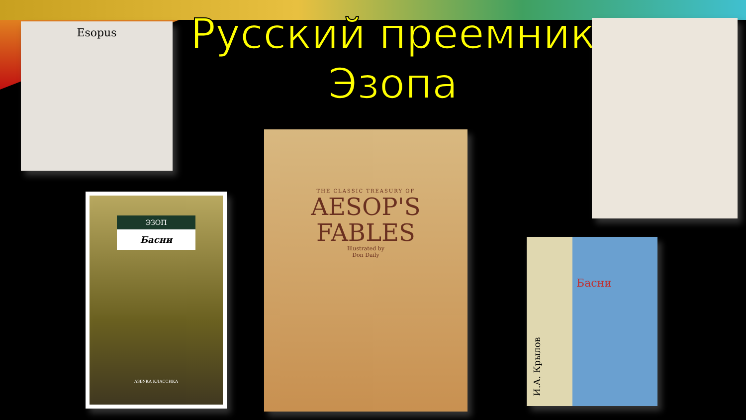Русский преемник Эзопа
Esopus
ЭЗОП
Басни
АЗБУКА КЛАССИКА
THE CLASSIC TREASURY OF
AESOP'S
FABLES
Illustrated by
Don Daily
И.А. Крылов
Басни